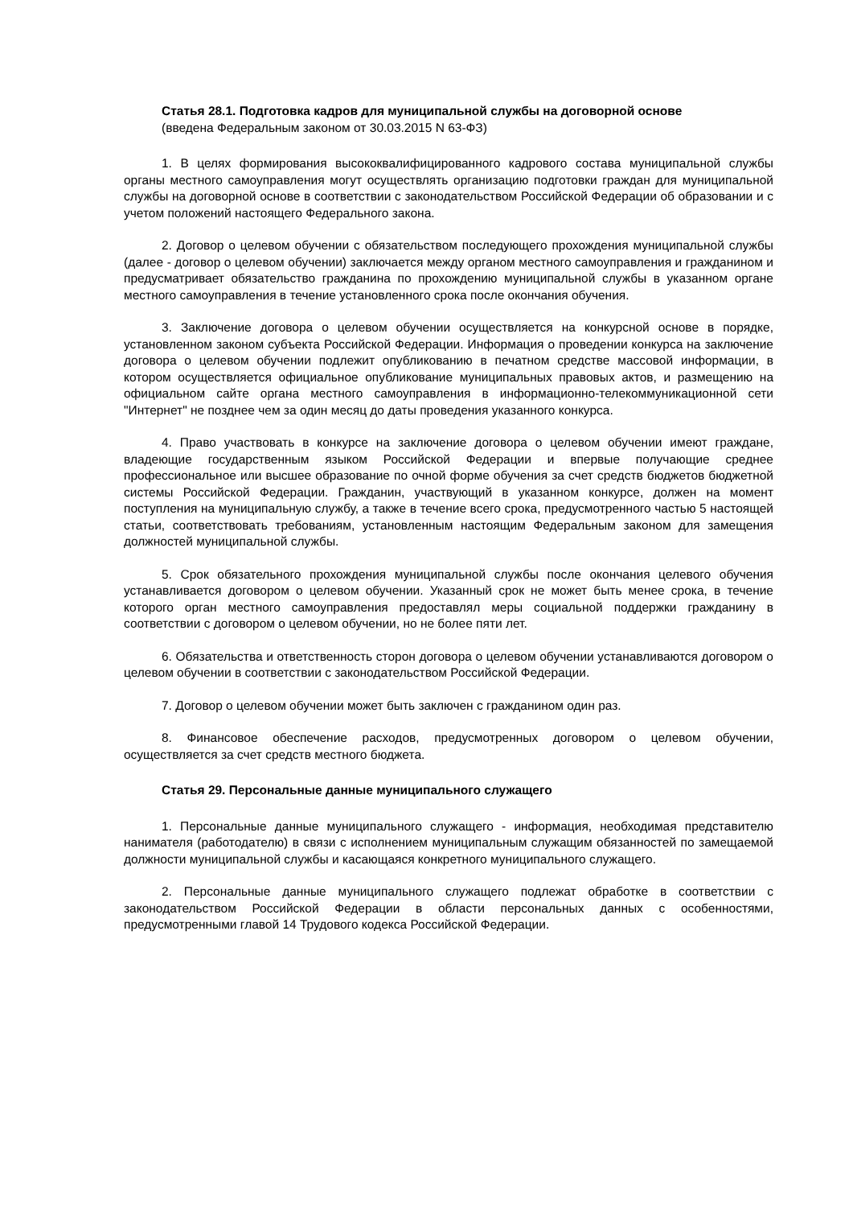Статья 28.1. Подготовка кадров для муниципальной службы на договорной основе
(введена Федеральным законом от 30.03.2015 N 63-ФЗ)
1. В целях формирования высококвалифицированного кадрового состава муниципальной службы органы местного самоуправления могут осуществлять организацию подготовки граждан для муниципальной службы на договорной основе в соответствии с законодательством Российской Федерации об образовании и с учетом положений настоящего Федерального закона.
2. Договор о целевом обучении с обязательством последующего прохождения муниципальной службы (далее - договор о целевом обучении) заключается между органом местного самоуправления и гражданином и предусматривает обязательство гражданина по прохождению муниципальной службы в указанном органе местного самоуправления в течение установленного срока после окончания обучения.
3. Заключение договора о целевом обучении осуществляется на конкурсной основе в порядке, установленном законом субъекта Российской Федерации. Информация о проведении конкурса на заключение договора о целевом обучении подлежит опубликованию в печатном средстве массовой информации, в котором осуществляется официальное опубликование муниципальных правовых актов, и размещению на официальном сайте органа местного самоуправления в информационно-телекоммуникационной сети "Интернет" не позднее чем за один месяц до даты проведения указанного конкурса.
4. Право участвовать в конкурсе на заключение договора о целевом обучении имеют граждане, владеющие государственным языком Российской Федерации и впервые получающие среднее профессиональное или высшее образование по очной форме обучения за счет средств бюджетов бюджетной системы Российской Федерации. Гражданин, участвующий в указанном конкурсе, должен на момент поступления на муниципальную службу, а также в течение всего срока, предусмотренного частью 5 настоящей статьи, соответствовать требованиям, установленным настоящим Федеральным законом для замещения должностей муниципальной службы.
5. Срок обязательного прохождения муниципальной службы после окончания целевого обучения устанавливается договором о целевом обучении. Указанный срок не может быть менее срока, в течение которого орган местного самоуправления предоставлял меры социальной поддержки гражданину в соответствии с договором о целевом обучении, но не более пяти лет.
6. Обязательства и ответственность сторон договора о целевом обучении устанавливаются договором о целевом обучении в соответствии с законодательством Российской Федерации.
7. Договор о целевом обучении может быть заключен с гражданином один раз.
8. Финансовое обеспечение расходов, предусмотренных договором о целевом обучении, осуществляется за счет средств местного бюджета.
Статья 29. Персональные данные муниципального служащего
1. Персональные данные муниципального служащего - информация, необходимая представителю нанимателя (работодателю) в связи с исполнением муниципальным служащим обязанностей по замещаемой должности муниципальной службы и касающаяся конкретного муниципального служащего.
2. Персональные данные муниципального служащего подлежат обработке в соответствии с законодательством Российской Федерации в области персональных данных с особенностями, предусмотренными главой 14 Трудового кодекса Российской Федерации.